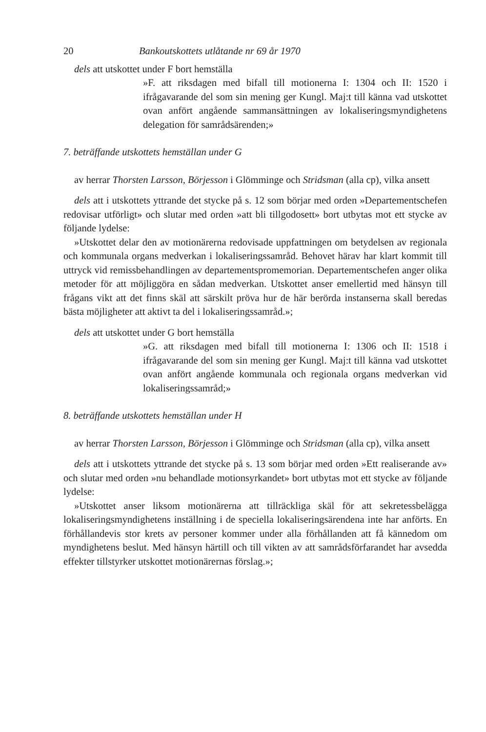20 Bankoutskottets utlåtande nr 69 år 1970
dels att utskottet under F bort hemställa
»F. att riksdagen med bifall till motionerna I: 1304 och II: 1520 i ifrågavarande del som sin mening ger Kungl. Maj:t till känna vad utskottet ovan anfört angående sammansättningen av lokaliseringsmyndighetens delegation för samrådsärenden;»
7. beträffande utskottets hemställan under G
av herrar Thorsten Larsson, Börjesson i Glömminge och Stridsman (alla cp), vilka ansett
dels att i utskottets yttrande det stycke på s. 12 som börjar med orden »Departementschefen redovisar utförligt» och slutar med orden »att bli tillgodosett» bort utbytas mot ett stycke av följande lydelse:
»Utskottet delar den av motionärerna redovisade uppfattningen om betydelsen av regionala och kommunala organs medverkan i lokaliseringssamråd. Behovet härav har klart kommit till uttryck vid remissbehandlingen av departementspromemorian. Departementschefen anger olika metoder för att möjliggöra en sådan medverkan. Utskottet anser emellertid med hänsyn till frågans vikt att det finns skäl att särskilt pröva hur de här berörda instanserna skall beredas bästa möjligheter att aktivt ta del i lokaliseringssamråd.»;
dels att utskottet under G bort hemställa
»G. att riksdagen med bifall till motionerna I: 1306 och II: 1518 i ifrågavarande del som sin mening ger Kungl. Maj:t till känna vad utskottet ovan anfört angående kommunala och regionala organs medverkan vid lokaliseringssamråd;»
8. beträffande utskottets hemställan under H
av herrar Thorsten Larsson, Börjesson i Glömminge och Stridsman (alla cp), vilka ansett
dels att i utskottets yttrande det stycke på s. 13 som börjar med orden »Ett realiserande av» och slutar med orden »nu behandlade motionsyrkandet» bort utbytas mot ett stycke av följande lydelse:
»Utskottet anser liksom motionärerna att tillräckliga skäl för att sekretessbelägga lokaliseringsmyndighetens inställning i de speciella lokaliseringsärendena inte har anförts. En förhållandevis stor krets av personer kommer under alla förhållanden att få kännedom om myndighetens beslut. Med hänsyn härtill och till vikten av att samrådsförfarandet har avsedda effekter tillstyrker utskottet motionärernas förslag.»;